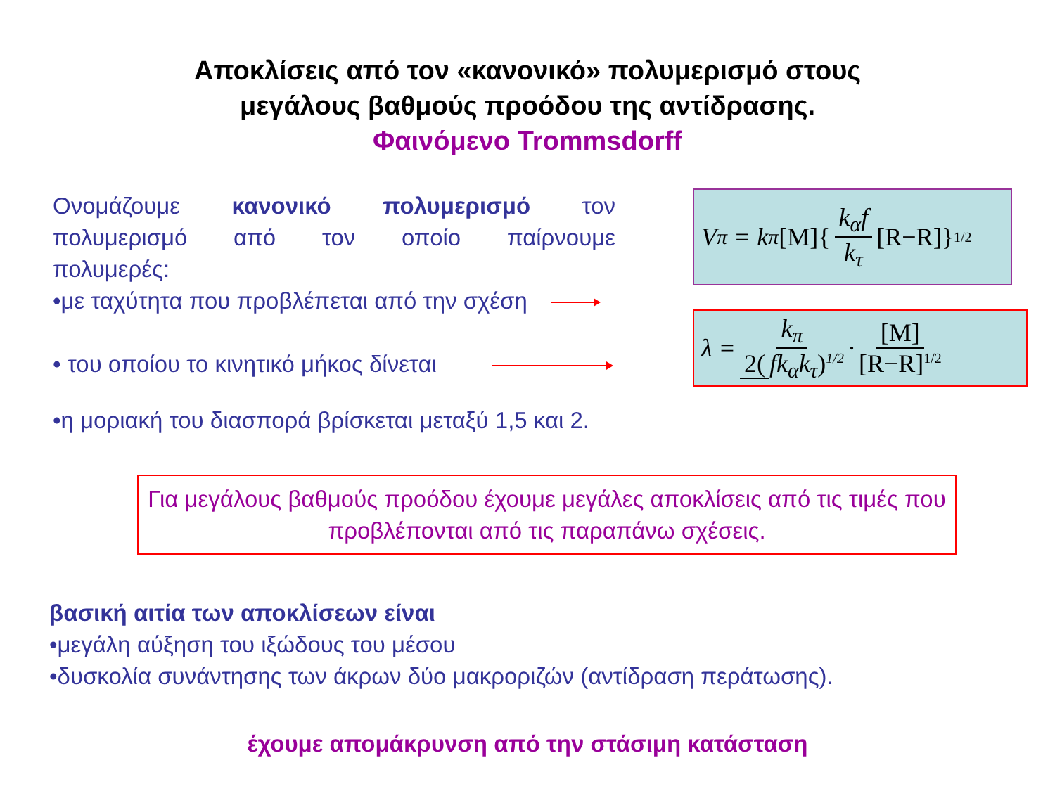Αποκλίσεις από τον «κανονικό» πολυμερισμό στους
μεγάλους βαθμούς προόδου της αντίδρασης.
Φαινόμενο Trommsdorff
Ονομάζουμε κανονικό πολυμερισμό τον πολυμερισμό από τον οποίο παίρνουμε
πολυμερές:
•με ταχύτητα που προβλέπεται από την σχέση
• του οποίου το κινητικό μήκος δίνεται
•η μοριακή του διασπορά βρίσκεται μεταξύ 1,5 και 2.
V<sub>π</sub> = k<sub>π</sub> [M]{ k<sub>α</sub>f k<sub>τ</sub> [R−R]}<sup>1/2</sup>
λ = k<sub>π</sub> 2(fk<sub>α</sub>k<sub>τ</sub>)<sup>1/2</sup> · [M] [R−R]<sup>1/2</sup>
Για μεγάλους βαθμούς προόδου έχουμε μεγάλες αποκλίσεις από τις τιμές που προβλέπονται από τις παραπάνω σχέσεις.
βασική αιτία των αποκλίσεων είναι
•μεγάλη αύξηση του ιξώδους του μέσου
•δυσκολία συνάντησης των άκρων δύο μακροριζών (αντίδραση περάτωσης).
έχουμε απομάκρυνση από την στάσιμη κατάσταση